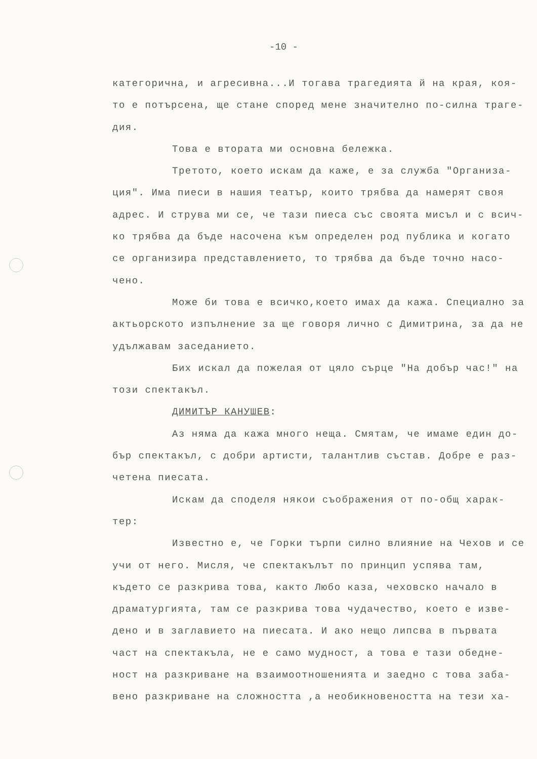-10 -
категорична, и агресивна...И тогава трагедията й на края, коя-то е потърсена, ще стане според мене значително по-силна траге-дия.
Това е втората ми основна бележка.
Третото, което искам да кажe, е за служба "Организа-ция". Има пиеси в нашия театър, които трябва да намерят своя адрес. И струва ми се, че тази пиеса със своята мисъл и с всич-ко трябва да бъде насочена към определен род публика и когато се организира представлението, то трябва да бъде точно насо-чено.
Може би това е всичко,което имах да кажа. Специално за актьорското изпълнение за ще говоря лично с Димитрина, за да не удължавам заседанието.
Бих искал да пожелая от цяло сърце "На добър час!" на този спектакъл.
ДИМИТЪР КАНУШЕВ:
Аз няма да кажа много неща. Смятам, че имаме един до-бър спектакъл, с добри артисти, талантлив състав. Добре е раз-четена пиесата.
Искам да споделя някои съображения от по-общ харак-тер:
Известно е, че Горки търпи силно влияние на Чехов и се учи от него. Мисля, че спектакълът по принцип успява там, където се разкрива това, както Любо каза, чеховско начало в драматургията, там се разкрива това чудачество, което е изве-дено и в заглавието на пиесата. И ако нещо липсва в първата част на спектакъла, не е само мудност, а това е тази обедне-ност на разкриване на взаимоотношенията и заедно с това заба-вено разкриване на сложността ,а необикновеността на тези ха-